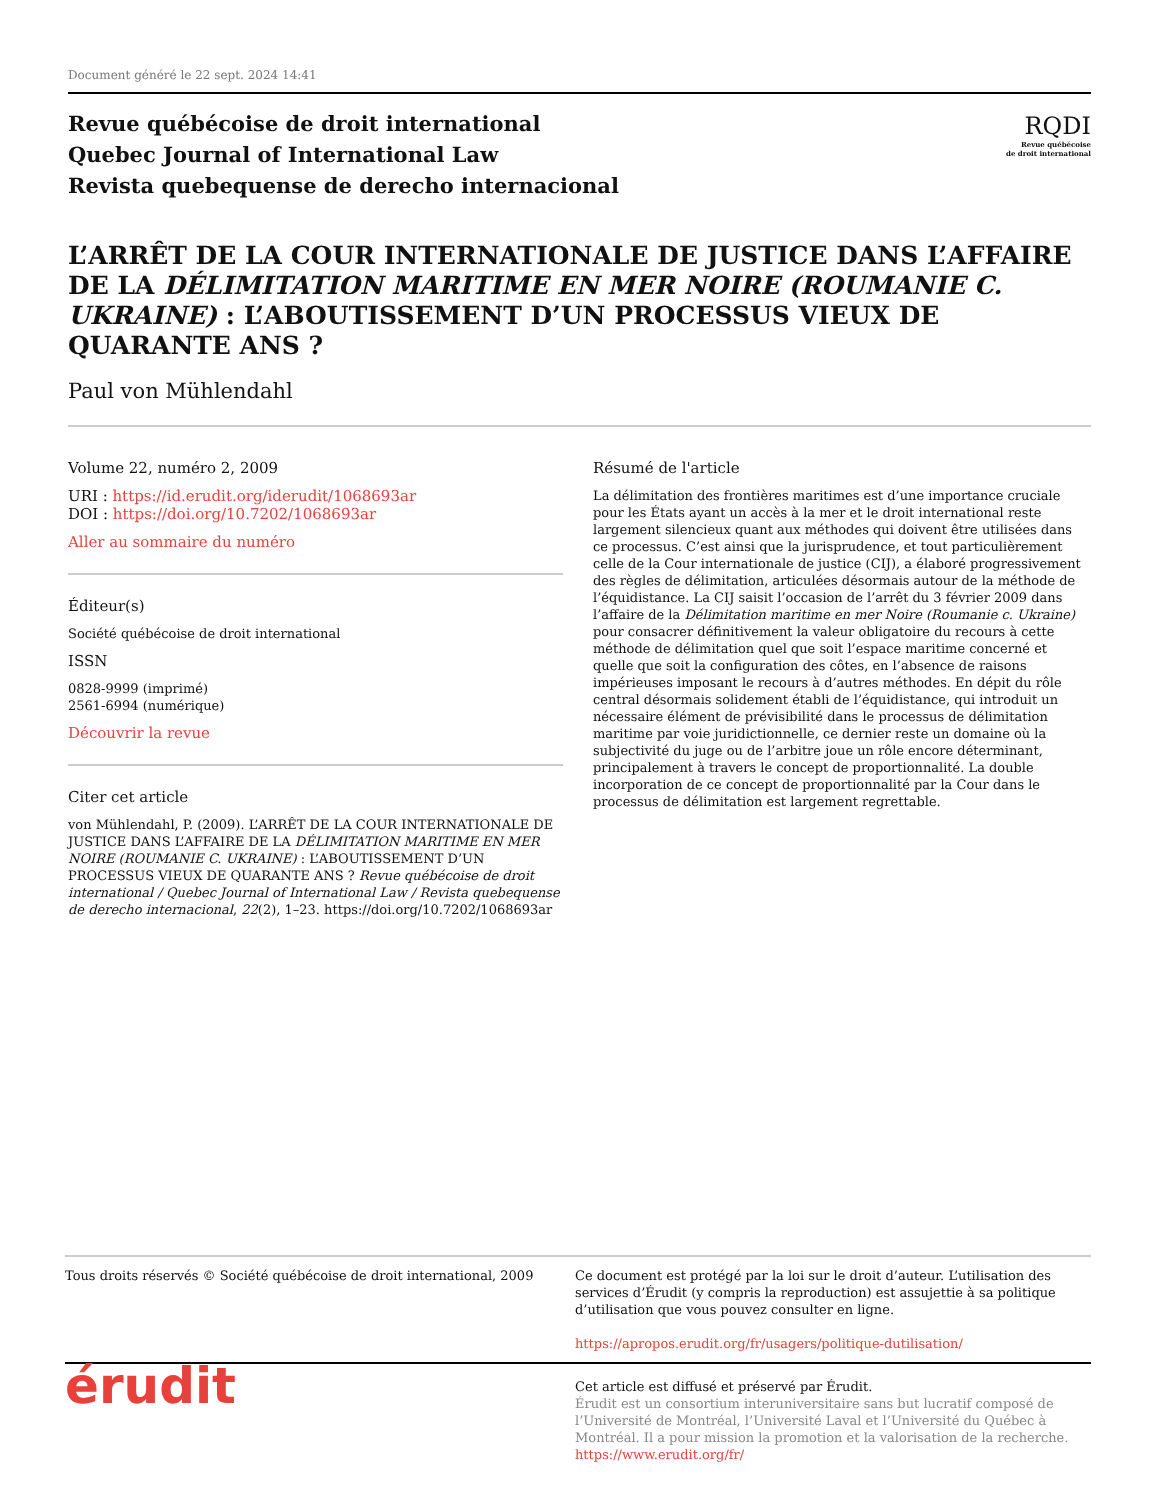Document généré le 22 sept. 2024 14:41
Revue québécoise de droit international
Quebec Journal of International Law
Revista quebequense de derecho internacional
RQDI
Revue québécoise
de droit international
L’ARRÊT DE LA COUR INTERNATIONALE DE JUSTICE DANS L’AFFAIRE DE LA DÉLIMITATION MARITIME EN MER NOIRE (ROUMANIE C. UKRAINE) : L’ABOUTISSEMENT D’UN PROCESSUS VIEUX DE QUARANTE ANS ?
Paul von Mühlendahl
Volume 22, numéro 2, 2009
URI : https://id.erudit.org/iderudit/1068693ar
DOI : https://doi.org/10.7202/1068693ar
Aller au sommaire du numéro
Éditeur(s)
Société québécoise de droit international
ISSN
0828-9999 (imprimé)
2561-6994 (numérique)
Découvrir la revue
Citer cet article
von Mühlendahl, P. (2009). L’ARRÊT DE LA COUR INTERNATIONALE DE JUSTICE DANS L’AFFAIRE DE LA DÉLIMITATION MARITIME EN MER NOIRE (ROUMANIE C. UKRAINE) : L’ABOUTISSEMENT D’UN PROCESSUS VIEUX DE QUARANTE ANS ? Revue québécoise de droit international / Quebec Journal of International Law / Revista quebequense de derecho internacional, 22(2), 1–23. https://doi.org/10.7202/1068693ar
Résumé de l'article
La délimitation des frontières maritimes est d’une importance cruciale pour les États ayant un accès à la mer et le droit international reste largement silencieux quant aux méthodes qui doivent être utilisées dans ce processus. C’est ainsi que la jurisprudence, et tout particulièrement celle de la Cour internationale de justice (CIJ), a élaboré progressivement des règles de délimitation, articulées désormais autour de la méthode de l’équidistance. La CIJ saisit l’occasion de l’arrêt du 3 février 2009 dans l’affaire de la Délimitation maritime en mer Noire (Roumanie c. Ukraine) pour consacrer définitivement la valeur obligatoire du recours à cette méthode de délimitation quel que soit l’espace maritime concerné et quelle que soit la configuration des côtes, en l’absence de raisons impérieuses imposant le recours à d’autres méthodes. En dépit du rôle central désormais solidement établi de l’équidistance, qui introduit un nécessaire élément de prévisibilité dans le processus de délimitation maritime par voie juridictionnelle, ce dernier reste un domaine où la subjectivité du juge ou de l’arbitre joue un rôle encore déterminant, principalement à travers le concept de proportionnalité. La double incorporation de ce concept de proportionnalité par la Cour dans le processus de délimitation est largement regrettable.
Tous droits réservés © Société québécoise de droit international, 2009
Ce document est protégé par la loi sur le droit d’auteur. L’utilisation des services d’Érudit (y compris la reproduction) est assujettie à sa politique d’utilisation que vous pouvez consulter en ligne.
https://apropos.erudit.org/fr/usagers/politique-dutilisation/
érudit
Cet article est diffusé et préservé par Érudit.
Érudit est un consortium interuniversitaire sans but lucratif composé de l’Université de Montréal, l’Université Laval et l’Université du Québec à Montréal. Il a pour mission la promotion et la valorisation de la recherche.
https://www.erudit.org/fr/